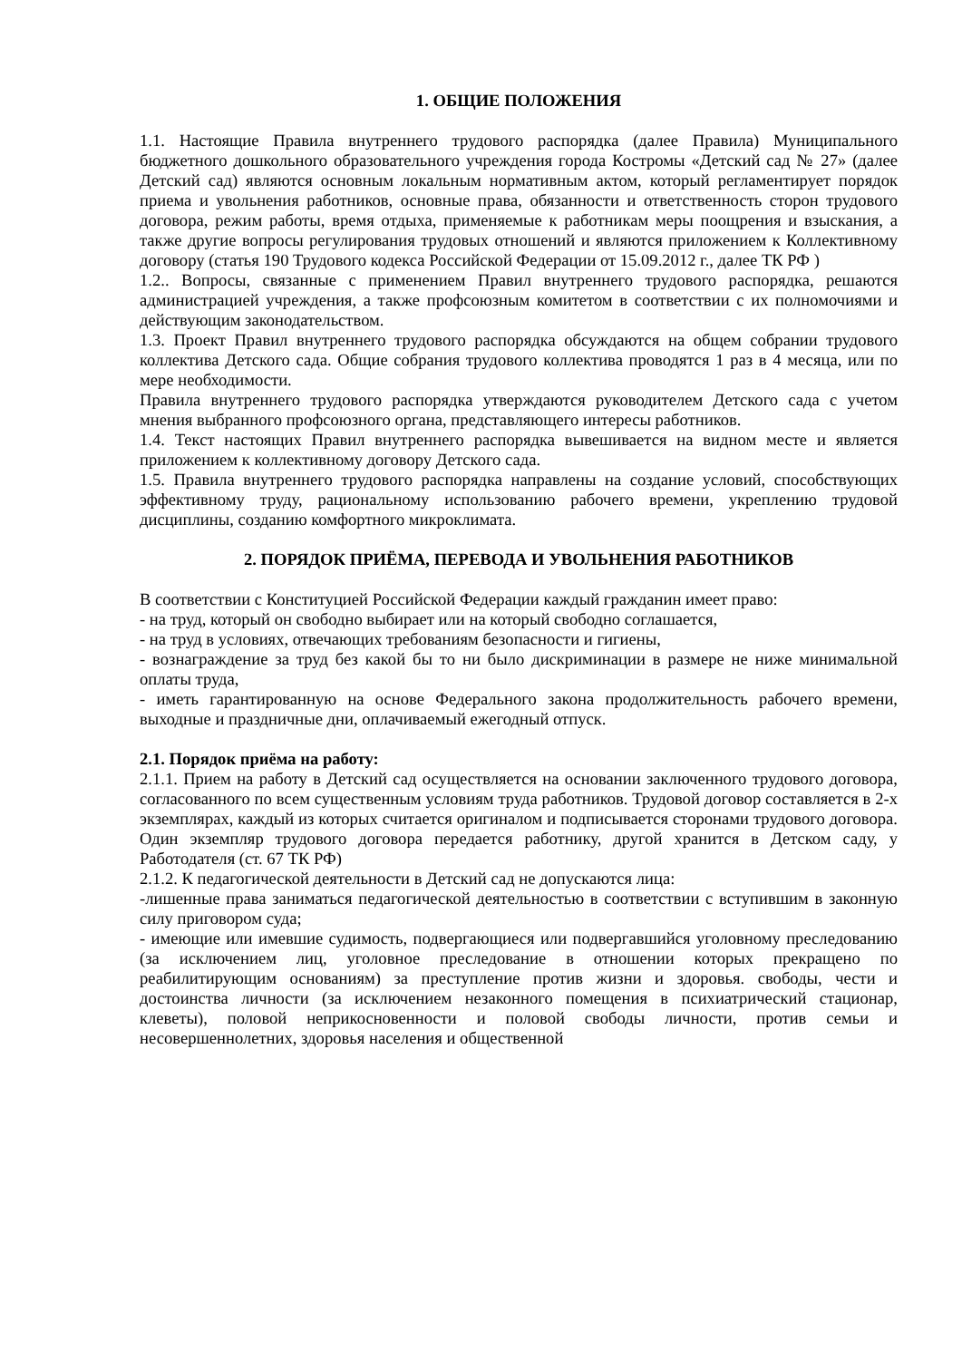1. ОБЩИЕ ПОЛОЖЕНИЯ
1.1. Настоящие Правила внутреннего трудового распорядка (далее Правила) Муниципального бюджетного дошкольного образовательного учреждения города Костромы «Детский сад № 27» (далее Детский сад) являются основным локальным нормативным актом, который регламентирует порядок приема и увольнения работников, основные права, обязанности и ответственность сторон трудового договора, режим работы, время отдыха, применяемые к работникам меры поощрения и взыскания, а также другие вопросы регулирования трудовых отношений и являются приложением к Коллективному договору (статья 190 Трудового кодекса Российской Федерации от 15.09.2012 г., далее ТК РФ )
1.2.. Вопросы, связанные с применением Правил внутреннего трудового распорядка, решаются администрацией учреждения, а также профсоюзным комитетом в соответствии с их полномочиями и действующим законодательством.
1.3. Проект Правил внутреннего трудового распорядка обсуждаются на общем собрании трудового коллектива Детского сада. Общие собрания трудового коллектива проводятся 1 раз в 4 месяца, или по мере необходимости.
Правила внутреннего трудового распорядка утверждаются руководителем Детского сада с учетом мнения выбранного профсоюзного органа, представляющего интересы работников.
1.4. Текст настоящих Правил внутреннего распорядка вывешивается на видном месте и является приложением к коллективному договору Детского сада.
1.5. Правила внутреннего трудового распорядка направлены на создание условий, способствующих эффективному труду, рациональному использованию рабочего времени, укреплению трудовой дисциплины, созданию комфортного микроклимата.
2. ПОРЯДОК ПРИЁМА, ПЕРЕВОДА И УВОЛЬНЕНИЯ РАБОТНИКОВ
В соответствии с Конституцией Российской Федерации каждый гражданин имеет право:
- на труд, который он свободно выбирает или на который свободно соглашается,
- на труд в условиях, отвечающих требованиям безопасности и гигиены,
- вознаграждение за труд без какой бы то ни было дискриминации в размере не ниже минимальной оплаты труда,
- иметь гарантированную на основе Федерального закона продолжительность рабочего времени, выходные и праздничные дни, оплачиваемый ежегодный отпуск.
2.1. Порядок приёма на работу:
2.1.1. Прием на работу в Детский сад осуществляется на основании заключенного трудового договора, согласованного по всем существенным условиям труда работников. Трудовой договор составляется в 2-х экземплярах, каждый из которых считается оригиналом и подписывается сторонами трудового договора. Один экземпляр трудового договора передается работнику, другой хранится в Детском саду, у Работодателя (ст. 67 ТК РФ)
2.1.2. К педагогической деятельности в Детский сад не допускаются лица:
-лишенные права заниматься педагогической деятельностью в соответствии с вступившим в законную силу приговором суда;
- имеющие или имевшие судимость, подвергающиеся или подвергавшийся уголовному преследованию (за исключением лиц, уголовное преследование в отношении которых прекращено по реабилитирующим основаниям) за преступление против жизни и здоровья. свободы, чести и достоинства личности (за исключением незаконного помещения в психиатрический стационар, клеветы), половой неприкосновенности и половой свободы личности, против семьи и несовершеннолетних, здоровья населения и общественной